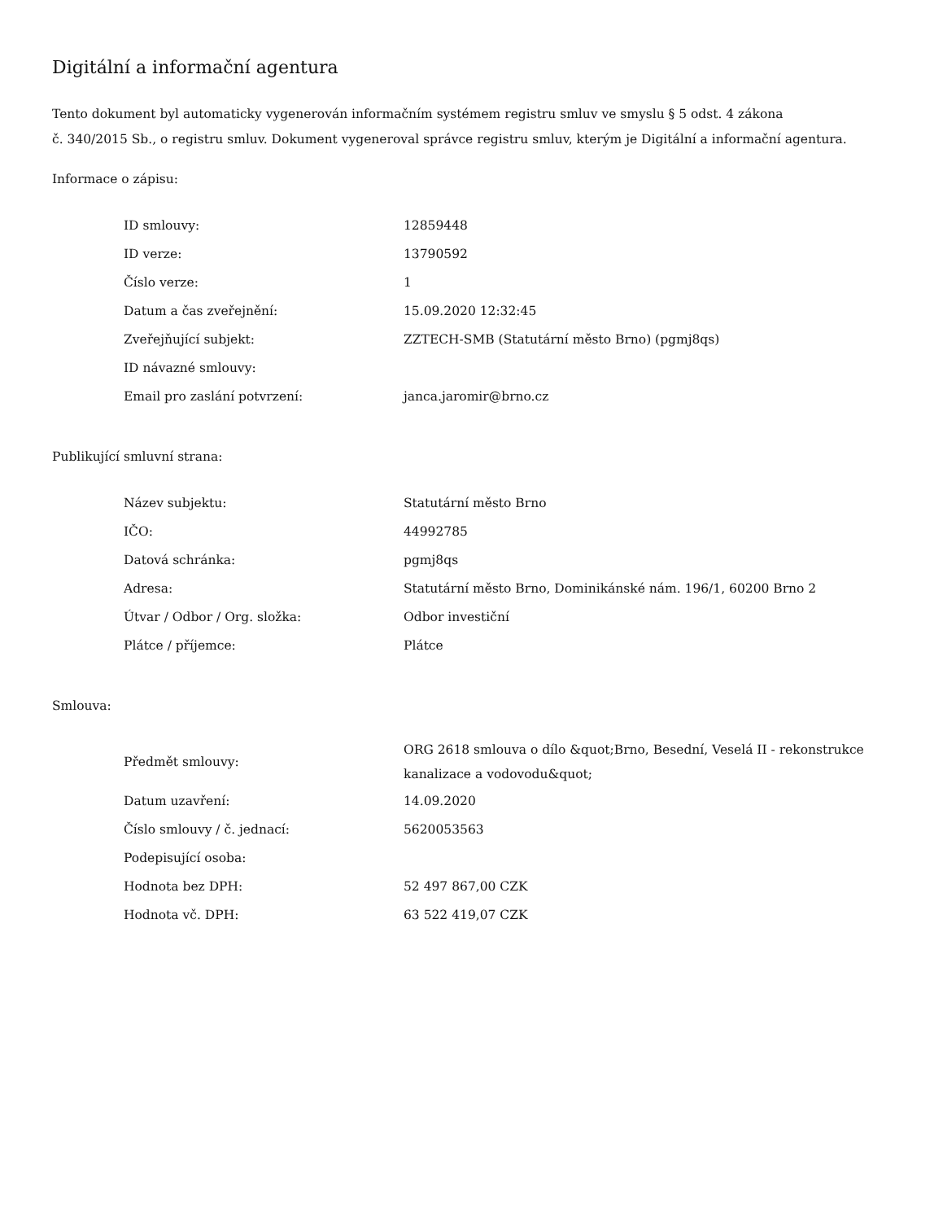Digitální a informační agentura
Tento dokument byl automaticky vygenerován informačním systémem registru smluv ve smyslu § 5 odst. 4 zákona
č. 340/2015 Sb., o registru smluv. Dokument vygeneroval správce registru smluv, kterým je Digitální a informační agentura.
Informace o zápisu:
| ID smlouvy: | 12859448 |
| ID verze: | 13790592 |
| Číslo verze: | 1 |
| Datum a čas zveřejnění: | 15.09.2020 12:32:45 |
| Zveřejňující subjekt: | ZZTECH-SMB (Statutární město Brno) (pgmj8qs) |
| ID návazné smlouvy: | |
| Email pro zaslání potvrzení: | janca.jaromir@brno.cz |
Publikující smluvní strana:
| Název subjektu: | Statutární město Brno |
| IČO: | 44992785 |
| Datová schránka: | pgmj8qs |
| Adresa: | Statutární město Brno, Dominikánské nám. 196/1, 60200 Brno 2 |
| Útvar / Odbor / Org. složka: | Odbor investiční |
| Plátce / příjemce: | Plátce |
Smlouva:
| Předmět smlouvy: | ORG 2618 smlouva o dílo &quot;Brno, Besední, Veselá II - rekonstrukce kanalizace a vodovodu&quot; |
| Datum uzavření: | 14.09.2020 |
| Číslo smlouvy / č. jednací: | 5620053563 |
| Podepisující osoba: | |
| Hodnota bez DPH: | 52 497 867,00 CZK |
| Hodnota vč. DPH: | 63 522 419,07 CZK |